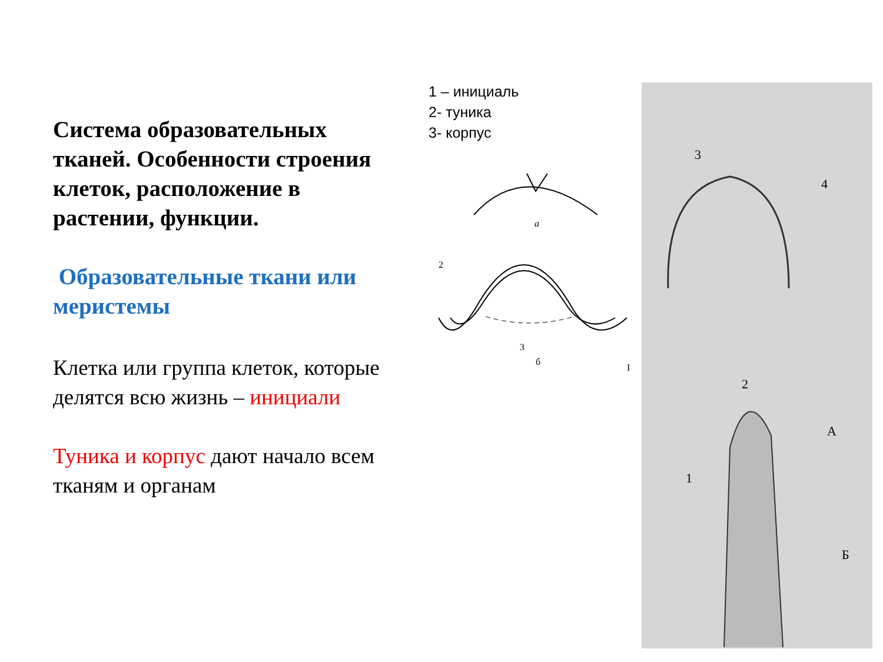Система образовательных тканей. Особенности строения клеток, расположение в растении, функции.
Образовательные ткани или меристемы
Клетка или группа клеток, которые делятся всю жизнь – инициали
Туника и корпус дают начало всем тканям и органам
1 – инициаль
2- туника
3- корпус
а
2
3
б
I
3
4
2
А
Б
1